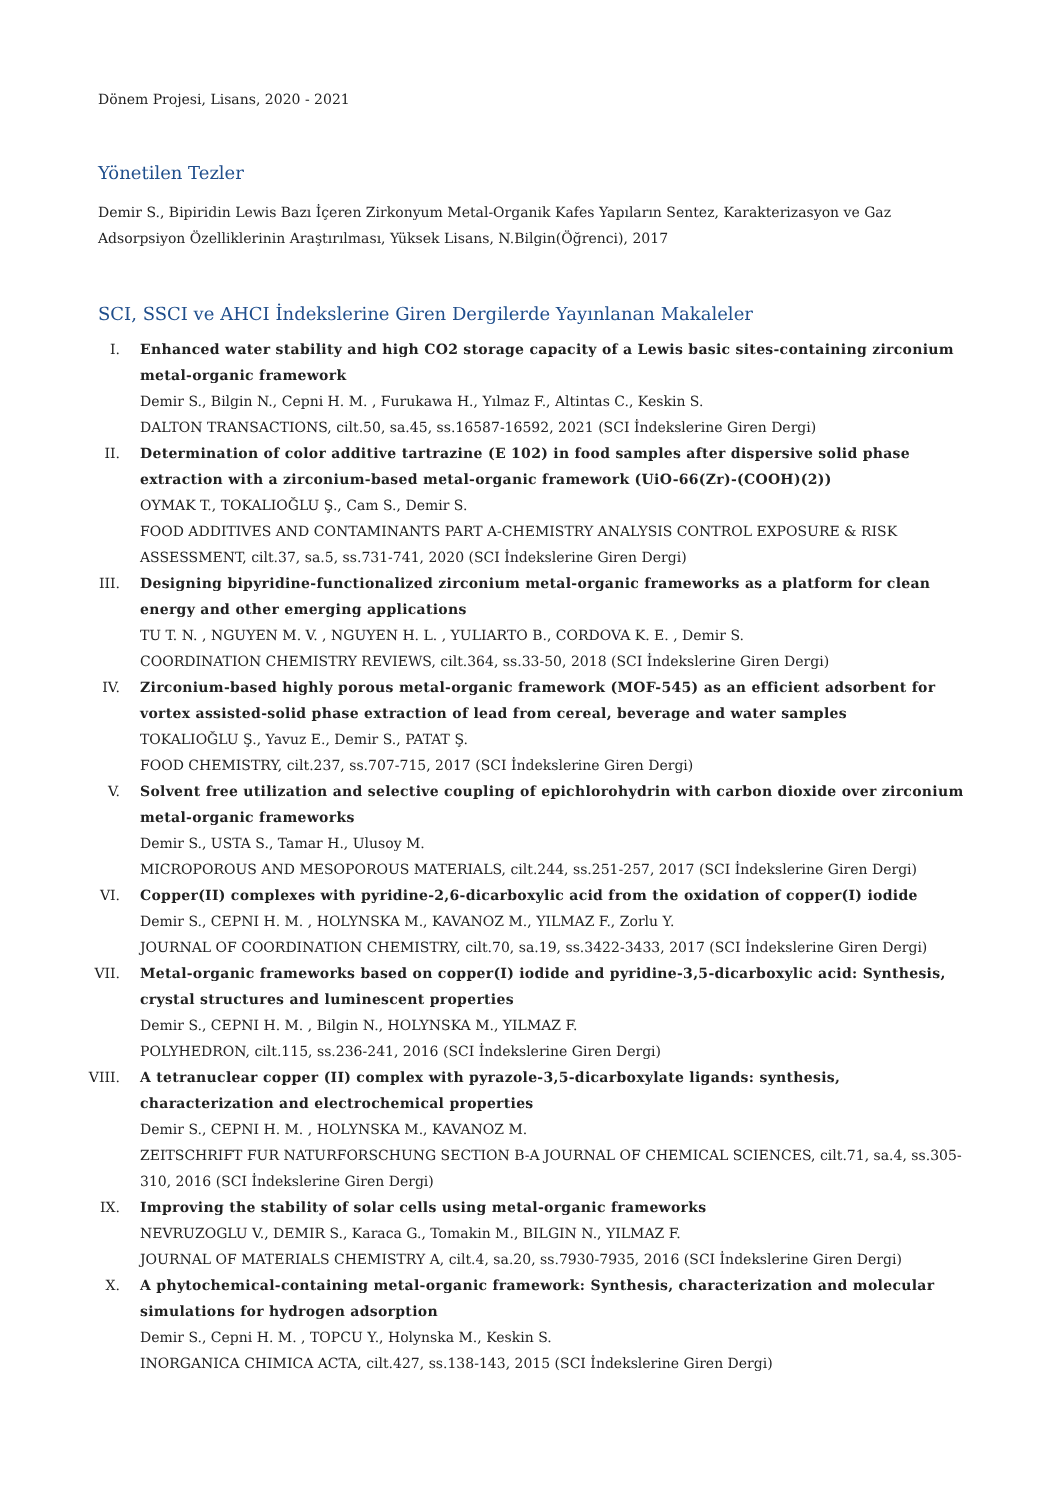Dönem Projesi, Lisans, 2020 - 2021
Yönetilen Tezler
Demir S., Bipiridin Lewis Bazı İçeren Zirkonyum Metal-Organik Kafes Yapıların Sentez, Karakterizasyon ve Gaz Adsorpsiyon Özelliklerinin Araştırılması, Yüksek Lisans, N.Bilgin(Öğrenci), 2017
SCI, SSCI ve AHCI İndekslerine Giren Dergilerde Yayınlanan Makaleler
I. Enhanced water stability and high CO2 storage capacity of a Lewis basic sites-containing zirconium metal-organic framework
Demir S., Bilgin N., Cepni H. M. , Furukawa H., Yılmaz F., Altintas C., Keskin S.
DALTON TRANSACTIONS, cilt.50, sa.45, ss.16587-16592, 2021 (SCI İndekslerine Giren Dergi)
II. Determination of color additive tartrazine (E 102) in food samples after dispersive solid phase extraction with a zirconium-based metal-organic framework (UiO-66(Zr)-(COOH)(2))
OYMAK T., TOKALIOĞLU Ş., Cam S., Demir S.
FOOD ADDITIVES AND CONTAMINANTS PART A-CHEMISTRY ANALYSIS CONTROL EXPOSURE & RISK ASSESSMENT, cilt.37, sa.5, ss.731-741, 2020 (SCI İndekslerine Giren Dergi)
III. Designing bipyridine-functionalized zirconium metal-organic frameworks as a platform for clean energy and other emerging applications
TU T. N. , NGUYEN M. V. , NGUYEN H. L. , YULIARTO B., CORDOVA K. E. , Demir S.
COORDINATION CHEMISTRY REVIEWS, cilt.364, ss.33-50, 2018 (SCI İndekslerine Giren Dergi)
IV. Zirconium-based highly porous metal-organic framework (MOF-545) as an efficient adsorbent for vortex assisted-solid phase extraction of lead from cereal, beverage and water samples
TOKALIOĞLU Ş., Yavuz E., Demir S., PATAT Ş.
FOOD CHEMISTRY, cilt.237, ss.707-715, 2017 (SCI İndekslerine Giren Dergi)
V. Solvent free utilization and selective coupling of epichlorohydrin with carbon dioxide over zirconium metal-organic frameworks
Demir S., USTA S., Tamar H., Ulusoy M.
MICROPOROUS AND MESOPOROUS MATERIALS, cilt.244, ss.251-257, 2017 (SCI İndekslerine Giren Dergi)
VI. Copper(II) complexes with pyridine-2,6-dicarboxylic acid from the oxidation of copper(I) iodide
Demir S., CEPNI H. M. , HOLYNSKA M., KAVANOZ M., YILMAZ F., Zorlu Y.
JOURNAL OF COORDINATION CHEMISTRY, cilt.70, sa.19, ss.3422-3433, 2017 (SCI İndekslerine Giren Dergi)
VII. Metal-organic frameworks based on copper(I) iodide and pyridine-3,5-dicarboxylic acid: Synthesis, crystal structures and luminescent properties
Demir S., CEPNI H. M. , Bilgin N., HOLYNSKA M., YILMAZ F.
POLYHEDRON, cilt.115, ss.236-241, 2016 (SCI İndekslerine Giren Dergi)
VIII. A tetranuclear copper (II) complex with pyrazole-3,5-dicarboxylate ligands: synthesis, characterization and electrochemical properties
Demir S., CEPNI H. M. , HOLYNSKA M., KAVANOZ M.
ZEITSCHRIFT FUR NATURFORSCHUNG SECTION B-A JOURNAL OF CHEMICAL SCIENCES, cilt.71, sa.4, ss.305-310, 2016 (SCI İndekslerine Giren Dergi)
IX. Improving the stability of solar cells using metal-organic frameworks
NEVRUZOGLU V., DEMIR S., Karaca G., Tomakin M., BILGIN N., YILMAZ F.
JOURNAL OF MATERIALS CHEMISTRY A, cilt.4, sa.20, ss.7930-7935, 2016 (SCI İndekslerine Giren Dergi)
X. A phytochemical-containing metal-organic framework: Synthesis, characterization and molecular simulations for hydrogen adsorption
Demir S., Cepni H. M. , TOPCU Y., Holynska M., Keskin S.
INORGANICA CHIMICA ACTA, cilt.427, ss.138-143, 2015 (SCI İndekslerine Giren Dergi)